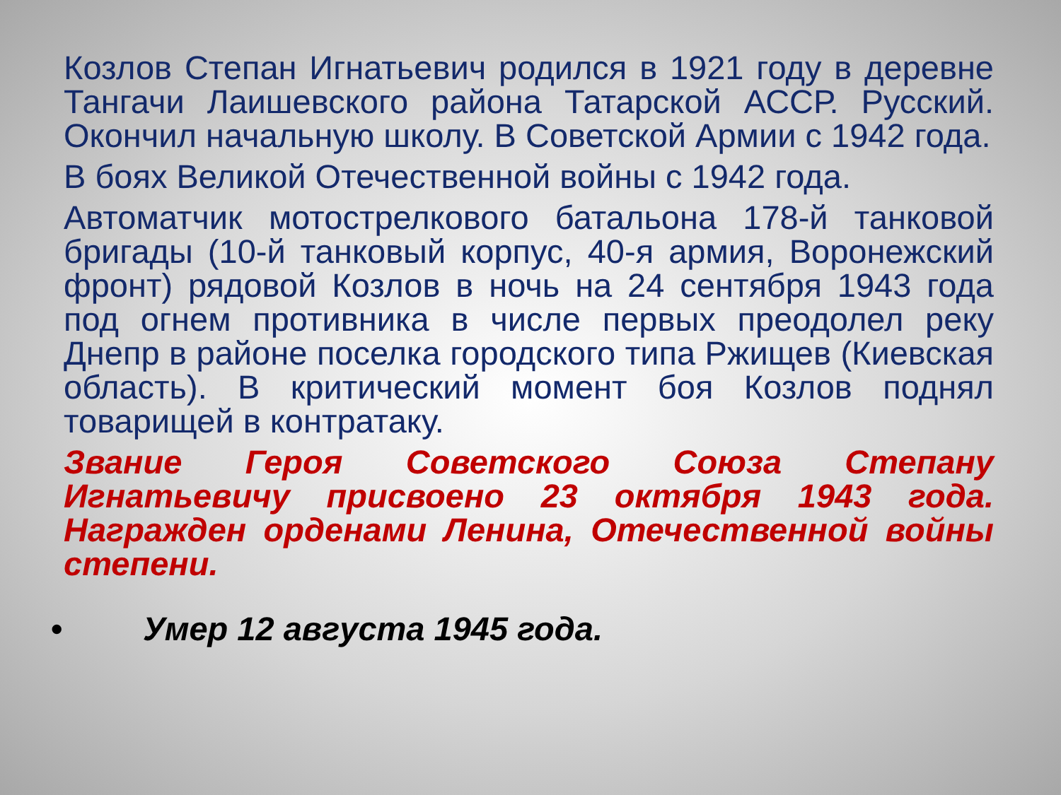Козлов Степан Игнатьевич родился в 1921 году в деревне Тангачи Лаишевского района Татарской АССР. Русский. Окончил начальную школу. В Советской Армии с 1942 года.
В боях Великой Отечественной войны с 1942 года.
Автоматчик мотострелкового батальона 178-й танковой бригады (10-й танковый корпус, 40-я армия, Воронежский фронт) рядовой Козлов в ночь на 24 сентября 1943 года под огнем противника в числе первых преодолел реку Днепр в районе поселка городского типа Ржищев (Киевская область). В критический момент боя Козлов поднял товарищей в контратаку.
Звание Героя Советского Союза Степану Игнатьевичу присвоено 23 октября 1943 года. Награжден орденами Ленина, Отечественной войны степени.
• Умер 12 августа 1945 года.